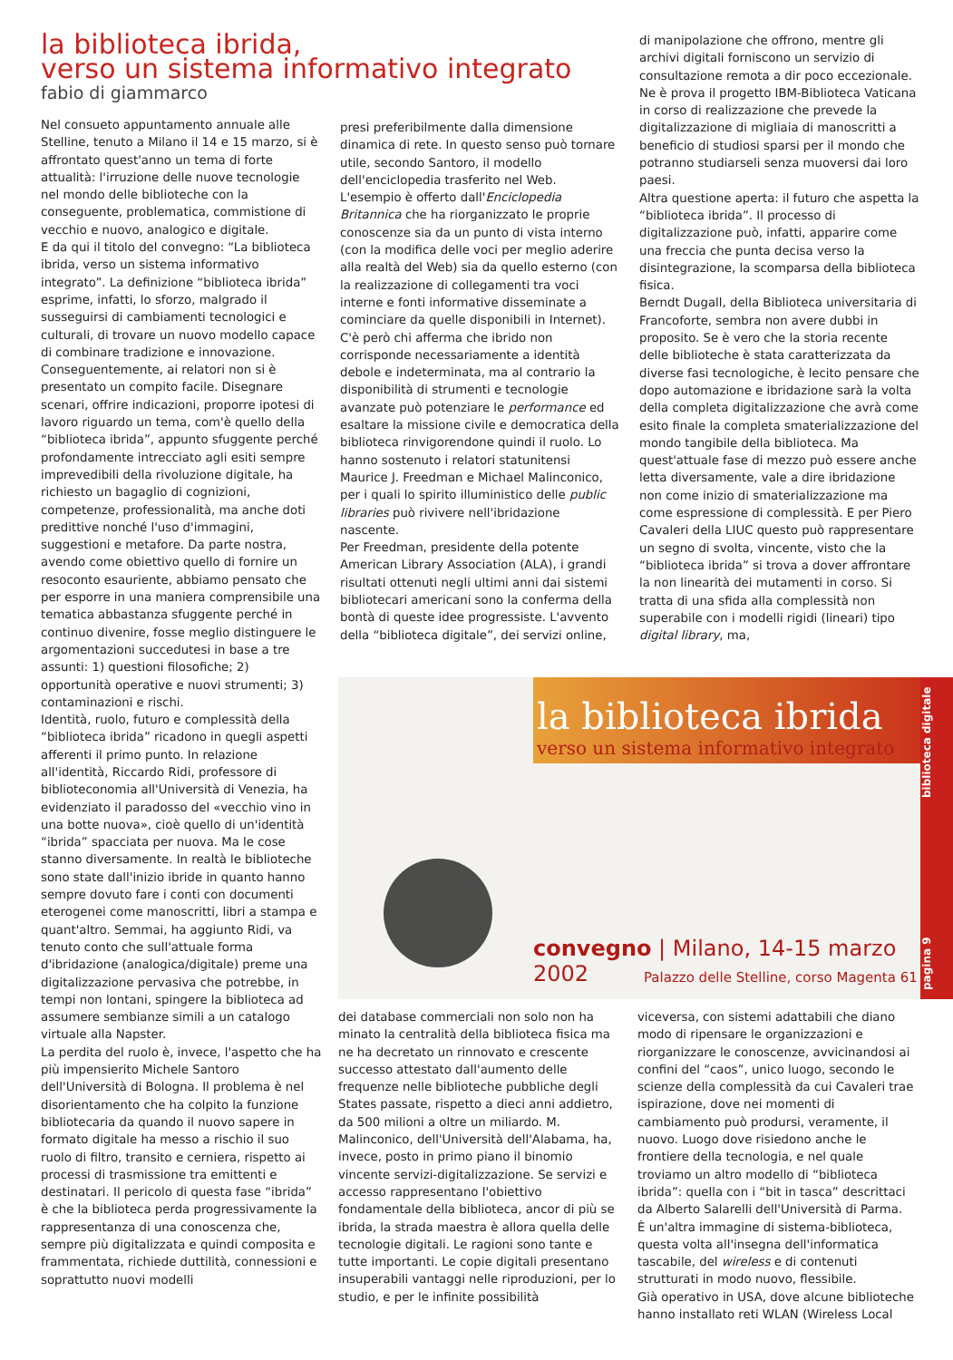la biblioteca ibrida,
verso un sistema informativo integrato
fabio di giammarco
Nel consueto appuntamento annuale alle Stelline, tenuto a Milano il 14 e 15 marzo, si è affrontato quest'anno un tema di forte attualità: l'irruzione delle nuove tecnologie nel mondo delle biblioteche con la conseguente, problematica, commistione di vecchio e nuovo, analogico e digitale.
E da qui il titolo del convegno: “La biblioteca ibrida, verso un sistema informativo integrato”. La definizione “biblioteca ibrida” esprime, infatti, lo sforzo, malgrado il susseguirsi di cambiamenti tecnologici e culturali, di trovare un nuovo modello capace di combinare tradizione e innovazione. Conseguentemente, ai relatori non si è presentato un compito facile. Disegnare scenari, offrire indicazioni, proporre ipotesi di lavoro riguardo un tema, com'è quello della “biblioteca ibrida”, appunto sfuggente perché profondamente intrecciato agli esiti sempre imprevedibili della rivoluzione digitale, ha richiesto un bagaglio di cognizioni, competenze, professionalità, ma anche doti predittive nonché l'uso d'immagini, suggestioni e metafore. Da parte nostra, avendo come obiettivo quello di fornire un resoconto esauriente, abbiamo pensato che per esporre in una maniera comprensibile una tematica abbastanza sfuggente perché in continuo divenire, fosse meglio distinguere le argomentazioni succedutesi in base a tre assunti: 1) questioni filosofiche; 2) opportunità operative e nuovi strumenti; 3) contaminazioni e rischi.
Identità, ruolo, futuro e complessità della “biblioteca ibrida” ricadono in quegli aspetti afferenti il primo punto. In relazione all'identità, Riccardo Ridi, professore di biblioteconomia all'Università di Venezia, ha evidenziato il paradosso del «vecchio vino in una botte nuova», cioè quello di un'identità “ibrida” spacciata per nuova. Ma le cose stanno diversamente. In realtà le biblioteche sono state dall'inizio ibride in quanto hanno sempre dovuto fare i conti con documenti eterogenei come manoscritti, libri a stampa e quant'altro. Semmai, ha aggiunto Ridi, va tenuto conto che sull'attuale forma d'ibridazione (analogica/digitale) preme una digitalizzazione pervasiva che potrebbe, in tempi non lontani, spingere la biblioteca ad assumere sembianze simili a un catalogo virtuale alla Napster.
La perdita del ruolo è, invece, l'aspetto che ha più impensierito Michele Santoro dell'Università di Bologna. Il problema è nel disorientamento che ha colpito la funzione bibliotecaria da quando il nuovo sapere in formato digitale ha messo a rischio il suo ruolo di filtro, transito e cerniera, rispetto ai processi di trasmissione tra emittenti e destinatari. Il pericolo di questa fase “ibrida” è che la biblioteca perda progressivamente la rappresentanza di una conoscenza che, sempre più digitalizzata e quindi composita e frammentata, richiede duttilità, connessioni e soprattutto nuovi modelli
presi preferibilmente dalla dimensione dinamica di rete. In questo senso può tornare utile, secondo Santoro, il modello dell'enciclopedia trasferito nel Web. L'esempio è offerto dall'Enciclopedia Britannica che ha riorganizzato le proprie conoscenze sia da un punto di vista interno (con la modifica delle voci per meglio aderire alla realtà del Web) sia da quello esterno (con la realizzazione di collegamenti tra voci interne e fonti informative disseminate a cominciare da quelle disponibili in Internet).
C'è però chi afferma che ibrido non corrisponde necessariamente a identità debole e indeterminata, ma al contrario la disponibilità di strumenti e tecnologie avanzate può potenziare le performance ed esaltare la missione civile e democratica della biblioteca rinvigorendone quindi il ruolo. Lo hanno sostenuto i relatori statunitensi Maurice J. Freedman e Michael Malinconico, per i quali lo spirito illuministico delle public libraries può rivivere nell'ibridazione nascente.
Per Freedman, presidente della potente American Library Association (ALA), i grandi risultati ottenuti negli ultimi anni dai sistemi bibliotecari americani sono la conferma della bontà di queste idee progressiste. L'avvento della “biblioteca digitale”, dei servizi online,
di manipolazione che offrono, mentre gli archivi digitali forniscono un servizio di consultazione remota a dir poco eccezionale. Ne è prova il progetto IBM-Biblioteca Vaticana in corso di realizzazione che prevede la digitalizzazione di migliaia di manoscritti a beneficio di studiosi sparsi per il mondo che potranno studiarseli senza muoversi dai loro paesi.
Altra questione aperta: il futuro che aspetta la “biblioteca ibrida”. Il processo di digitalizzazione può, infatti, apparire come una freccia che punta decisa verso la disintegrazione, la scomparsa della biblioteca fisica.
Berndt Dugall, della Biblioteca universitaria di Francoforte, sembra non avere dubbi in proposito. Se è vero che la storia recente delle biblioteche è stata caratterizzata da diverse fasi tecnologiche, è lecito pensare che dopo automazione e ibridazione sarà la volta della completa digitalizzazione che avrà come esito finale la completa smaterializzazione del mondo tangibile della biblioteca. Ma quest'attuale fase di mezzo può essere anche letta diversamente, vale a dire ibridazione non come inizio di smaterializzazione ma come espressione di complessità. E per Piero Cavaleri della LIUC questo può rappresentare un segno di svolta, vincente, visto che la “biblioteca ibrida” si trova a dover affrontare la non linearità dei mutamenti in corso. Si tratta di una sfida alla complessità non superabile con i modelli rigidi (lineari) tipo digital library, ma,
la biblioteca ibrida
verso un sistema informativo integrato
convegno | Milano, 14-15 marzo 2002
Palazzo delle Stelline, corso Magenta 61
pagina 9 biblioteca digitale
dei database commerciali non solo non ha minato la centralità della biblioteca fisica ma ne ha decretato un rinnovato e crescente successo attestato dall'aumento delle frequenze nelle biblioteche pubbliche degli States passate, rispetto a dieci anni addietro, da 500 milioni a oltre un miliardo. M. Malinconico, dell'Università dell'Alabama, ha, invece, posto in primo piano il binomio vincente servizi-digitalizzazione. Se servizi e accesso rappresentano l'obiettivo fondamentale della biblioteca, ancor di più se ibrida, la strada maestra è allora quella delle tecnologie digitali. Le ragioni sono tante e tutte importanti. Le copie digitali presentano insuperabili vantaggi nelle riproduzioni, per lo studio, e per le infinite possibilità
viceversa, con sistemi adattabili che diano modo di ripensare le organizzazioni e riorganizzare le conoscenze, avvicinandosi ai confini del “caos”, unico luogo, secondo le scienze della complessità da cui Cavaleri trae ispirazione, dove nei momenti di cambiamento può prodursi, veramente, il nuovo. Luogo dove risiedono anche le frontiere della tecnologia, e nel quale troviamo un altro modello di “biblioteca ibrida”: quella con i “bit in tasca” descrittaci da Alberto Salarelli dell'Università di Parma.
È un'altra immagine di sistema-biblioteca, questa volta all'insegna dell'informatica tascabile, del wireless e di contenuti strutturati in modo nuovo, flessibile.
Già operativo in USA, dove alcune biblioteche hanno installato reti WLAN (Wireless Local